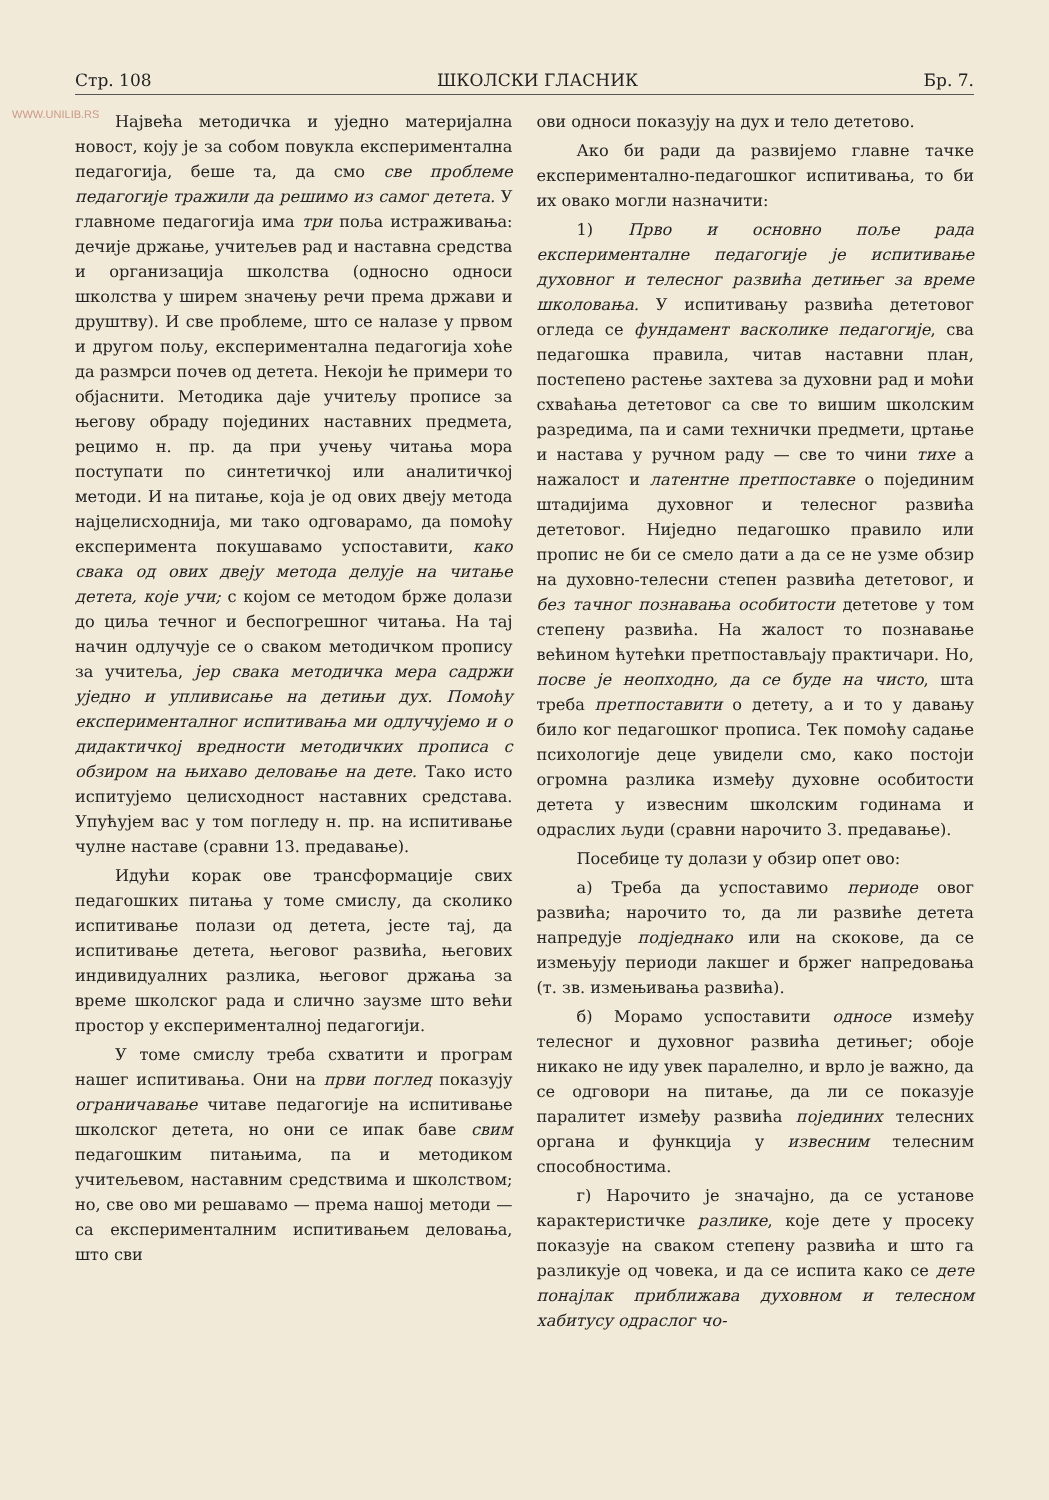WWW.UNILIB.RS
Стр. 108 ШКОЛСКИ ГЛАСНИК Бр. 7.
Највећа методичка и уједно материјална новост, коју је за собом повукла експериментална педагогија, беше та, да смо све проблеме педагогије тражили да решимо из самог детета. У главноме педагогија има три поља истраживања: дечије држање, учитељев рад и наставна средства и организација школства (односно односи школства у ширем значењу речи према држави и друштву). И све проблеме, што се налазе у првом и другом пољу, експериментална педагогија хоће да размрси почев од детета. Некоји ће примери то објаснити. Методика даје учитељу прописе за његову обраду појединих наставних предмета, рецимо н. пр. да при учењу читања мора поступати по синтетичкој или аналитичкој методи. И на питање, која је од ових двеју метода најцелисходнија, ми тако одговарамо, да помоћу експеримента покушавамо успоставити, како свака од ових двеју метода делује на читање детета, које учи; с којом се методом брже долази до циља течног и беспогрешног читања. На тај начин одлучује се о сваком методичком пропису за учитеља, јер свака методичка мера садржи уједно и упливисање на детињи дух. Помоћу експерименталног испитивања ми одлучујемо и о дидактичкој вредности методичких прописа с обзиром на њихаво деловање на дете. Тако исто испитујемо целисходност наставних средстава. Упућујем вас у том погледу н. пр. на испитивање чулне наставе (сравни 13. предавање).
Идући корак ове трансформације свих педагошких питања у томе смислу, да сколико испитивање полази од детета, јесте тај, да испитивање детета, његовог развића, његових индивидуалних разлика, његовог држања за време школског рада и слично заузме што већи простор у експерименталној педагогији.
У томе смислу треба схватити и програм нашег испитивања. Они на први поглед показују ограничавање читаве педагогије на испитивање школског детета, но они се ипак баве свим педагошким питањима, па и методиком учитељевом, наставним средствима и школством; но, све ово ми решавамо — према нашој методи — са експерименталним испитивањем деловања, што сви
ови односи показују на дух и тело дететово.
Ако би ради да развијемо главне тачке експериментално-педагошког испитивања, то би их овако могли назначити:
1) Прво и основно поље рада експерименталне педагогије је испитивање духовног и телесног развића детињег за време школовања. У испитивању развића дететовог огледа се фундамент васколике педагогије, сва педагошка правила, читав наставни план, постепено растење захтева за духовни рад и моћи схваћања дететовог са све то вишим школским разредима, па и сами технички предмети, цртање и настава у ручном раду — све то чини тихе а нажалост и латентне претпоставке о појединим штадијима духовног и телесног развића дететовог. Ниједно педагошко правило или пропис не би се смело дати а да се не узме обзир на духовно-телесни степен развића дететовог, и без тачног познавања особитости дететове у том степену развића. На жалост то познавање већином ћутећки претпостављају практичари. Но, посве је неопходно, да се буде на чисто, шта треба претпоставити о детету, а и то у давању било ког педагошког прописа. Тек помоћу садање психологије деце увидели смо, како постоји огромна разлика између духовне особитости детета у извесним школским годинама и одраслих људи (сравни нарочито 3. предавање).
Посебице ту долази у обзир опет ово:
а) Треба да успоставимо периоде овог развића; нарочито то, да ли развиће детета напредује подједнако или на скокове, да се измењују периоди лакшег и бржег напредовања (т. зв. измењивања развића).
б) Морамо успоставити односе између телесног и духовног развића детињег; обоје никако не иду увек паралелно, и врло је важно, да се одговори на питање, да ли се показује паралитет између развића појединих телесних органа и функција у извесним телесним способностима.
г) Нарочито је значајно, да се установе карактеристичке разлике, које дете у просеку показује на сваком степену развића и што га разликује од човека, и да се испита како се дете понајлак приближава духовном и телесном хабитусу одраслог чо-